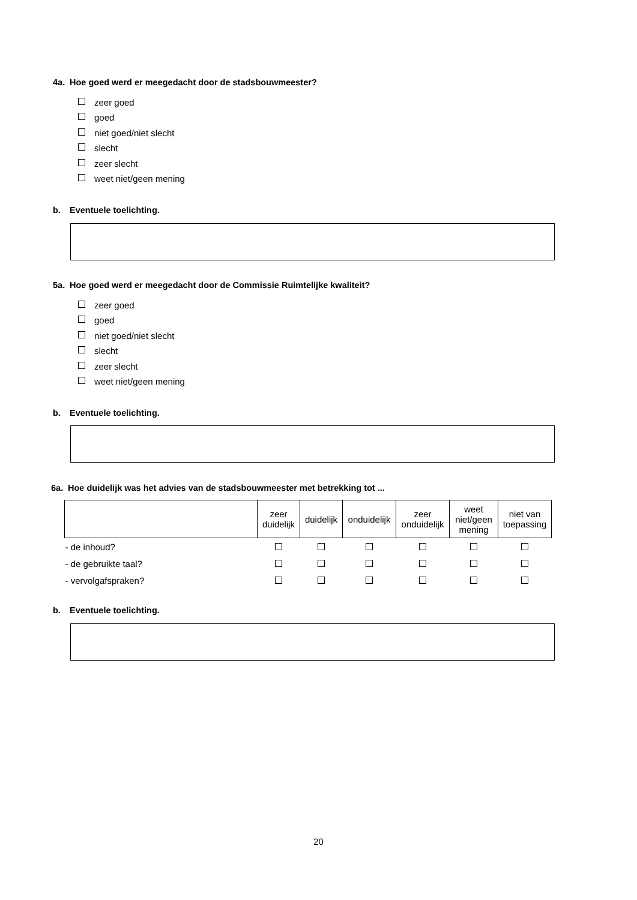4a. Hoe goed werd er meegedacht door de stadsbouwmeester?
zeer goed
goed
niet goed/niet slecht
slecht
zeer slecht
weet niet/geen mening
b. Eventuele toelichting.
5a. Hoe goed werd er meegedacht door de Commissie Ruimtelijke kwaliteit?
zeer goed
goed
niet goed/niet slecht
slecht
zeer slecht
weet niet/geen mening
b. Eventuele toelichting.
6a. Hoe duidelijk was het advies van de stadsbouwmeester met betrekking tot ...
| | zeer duidelijk | duidelijk | onduidelijk | zeer onduidelijk | weet niet/geen mening | niet van toepassing |
| --- | --- | --- | --- | --- | --- | --- |
| - de inhoud? | | | | | | |
| - de gebruikte taal? | | | | | | |
| - vervolgafspraken? | | | | | | |
b. Eventuele toelichting.
20